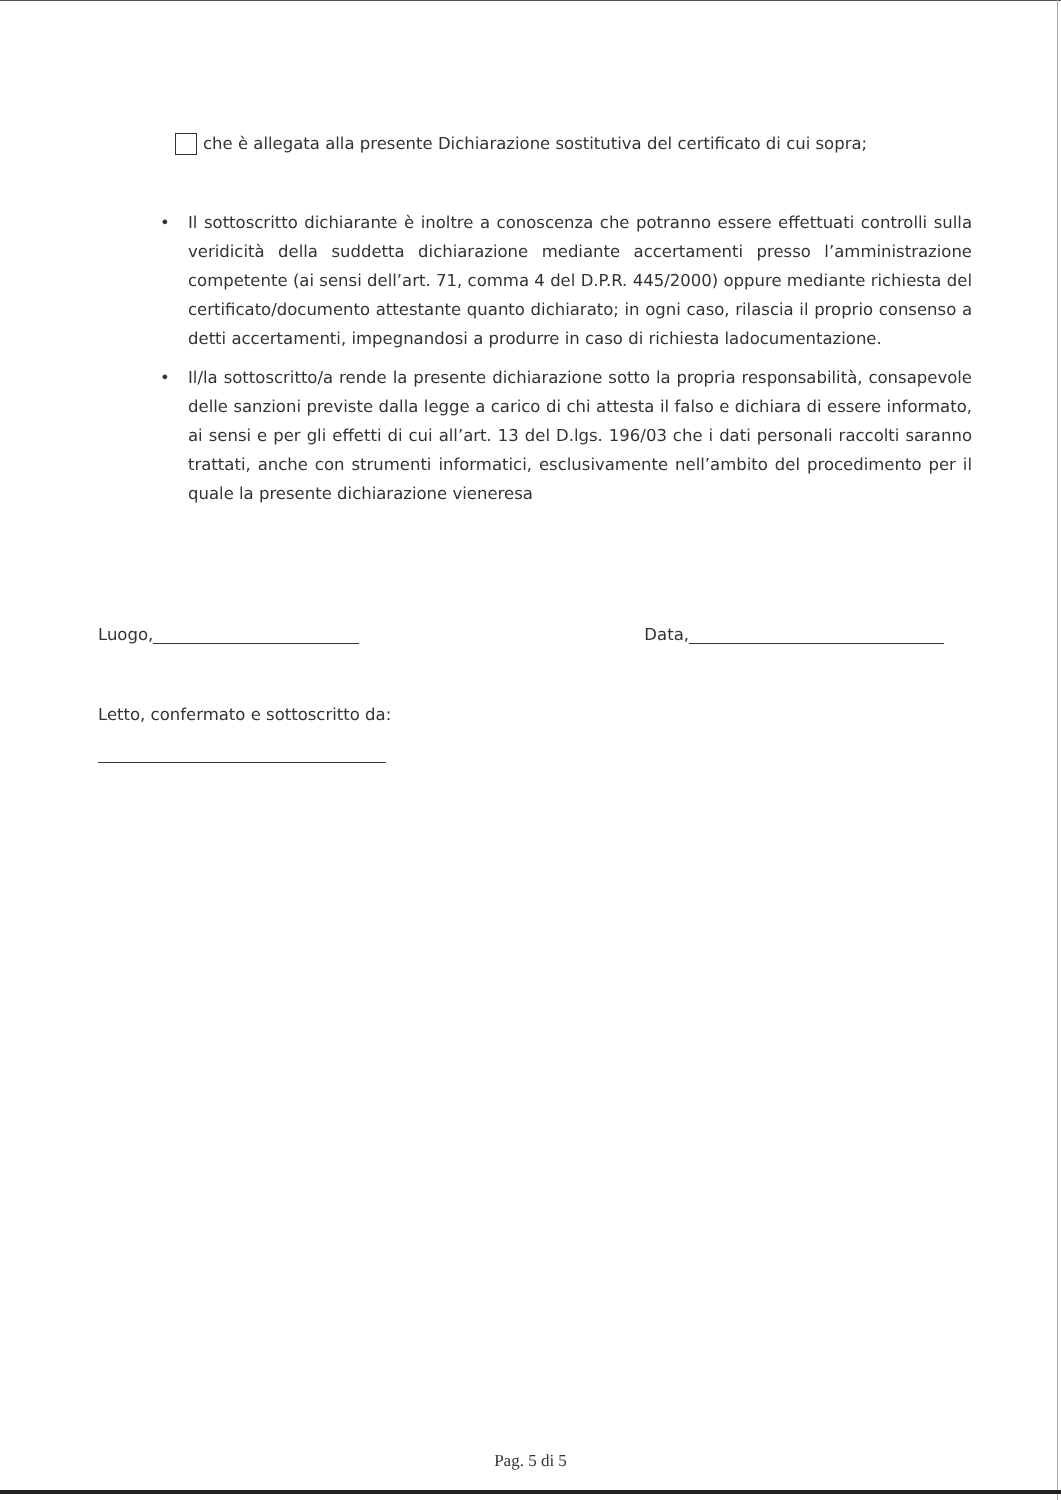che è allegata alla presente Dichiarazione sostitutiva del certificato di cui sopra;
• Il sottoscritto dichiarante è inoltre a conoscenza che potranno essere effettuati controlli sulla veridicità della suddetta dichiarazione mediante accertamenti presso l’amministrazione competente (ai sensi dell’art. 71, comma 4 del D.P.R. 445/2000) oppure mediante richiesta del certificato/documento attestante quanto dichiarato; in ogni caso, rilascia il proprio consenso a detti accertamenti, impegnandosi a produrre in caso di richiesta ladocumentazione.
• Il/la sottoscritto/a rende la presente dichiarazione sotto la propria responsabilità, consapevole delle sanzioni previste dalla legge a carico di chi attesta il falso e dichiara di essere informato, ai sensi e per gli effetti di cui all’art. 13 del D.lgs. 196/03 che i dati personali raccolti saranno trattati, anche con strumenti informatici, esclusivamente nell’ambito del procedimento per il quale la presente dichiarazione vieneresa
Luogo, Data,
Letto, confermato e sottoscritto da:
Pag. 5 di 5